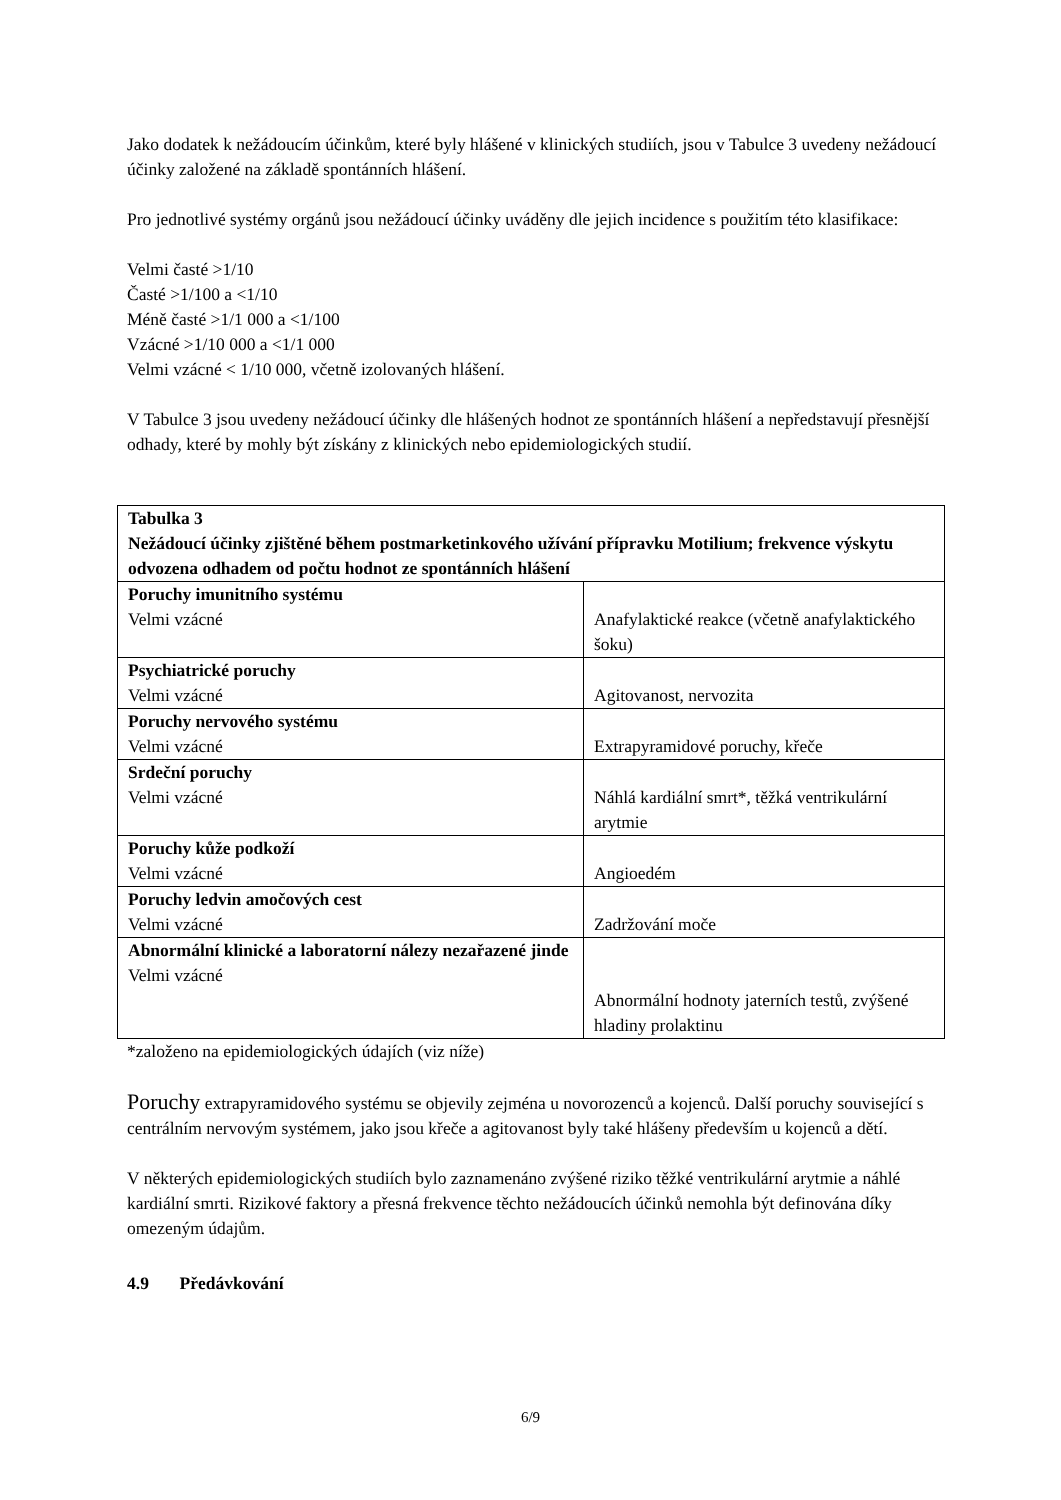Jako dodatek k nežádoucím účinkům, které byly hlášené v klinických studiích, jsou v Tabulce 3 uvedeny nežádoucí účinky založené na základě spontánních hlášení.
Pro jednotlivé systémy orgánů jsou nežádoucí účinky uváděny dle jejich incidence s použitím této klasifikace:
Velmi časté >1/10
Časté >1/100 a <1/10
Méně časté >1/1 000 a <1/100
Vzácné >1/10 000 a <1/1 000
Velmi vzácné < 1/10 000, včetně izolovaných hlášení.
V Tabulce 3 jsou uvedeny nežádoucí účinky dle hlášených hodnot ze spontánních hlášení a nepředstavují přesnější odhady, které by mohly být získány z klinických nebo epidemiologických studií.
| Tabulka 3 Nežádoucí účinky zjištěné během postmarketinkového užívání přípravku Motilium; frekvence výskytu odvozena odhadem od počtu hodnot ze spontánních hlášení | |
| Poruchy imunitního systému Velmi vzácné | Anafylaktické reakce (včetně anafylaktického šoku) |
| Psychiatrické poruchy Velmi vzácné | Agitovanost, nervozita |
| Poruchy nervového systému Velmi vzácné | Extrapyramidové poruchy, křeče |
| Srdeční poruchy Velmi vzácné | Náhlá kardiální smrt*, těžká ventrikulární arytmie |
| Poruchy kůže podkoží Velmi vzácné | Angioedém |
| Poruchy ledvin amočových cest Velmi vzácné | Zadržování moče |
| Abnormální klinické a laboratorní nálezy nezařazené jinde Velmi vzácné | Abnormální hodnoty jaterních testů, zvýšené hladiny prolaktinu |
*založeno na epidemiologických údajích (viz níže)
Poruchy extrapyramidového systému se objevily zejména u novorozenců a kojenců. Další poruchy související s centrálním nervovým systémem, jako jsou křeče a agitovanost byly také hlášeny především u kojenců a dětí.
V některých epidemiologických studiích bylo zaznamenáno zvýšené riziko těžké ventrikulární arytmie a náhlé kardiální smrti. Rizikové faktory a přesná frekvence těchto nežádoucích účinků nemohla být definována díky omezeným údajům.
4.9 Předávkování
6/9